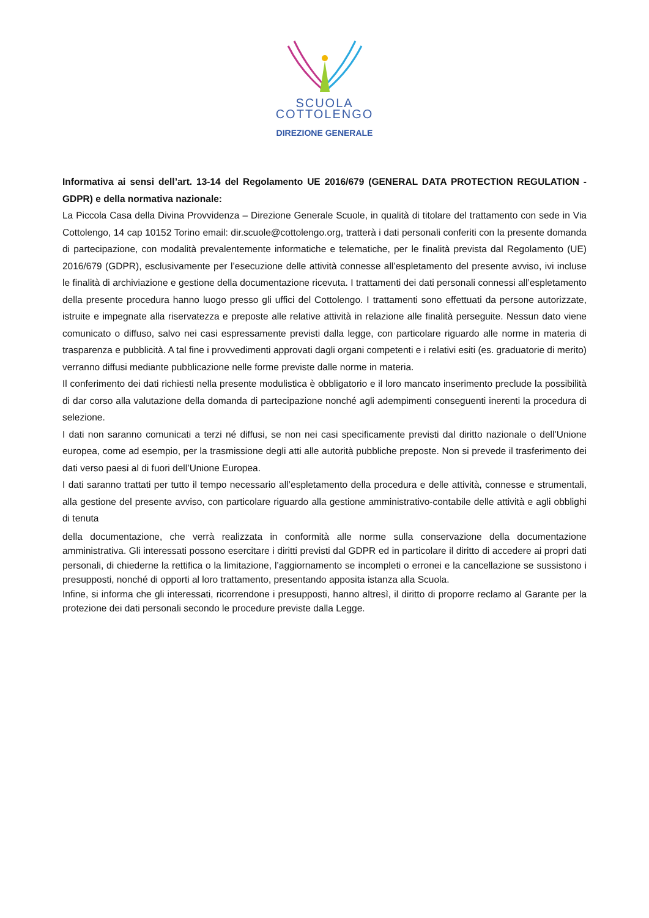SCUOLA
COTTOLENGO
DIREZIONE GENERALE
Informativa ai sensi dell’art. 13-14 del Regolamento UE 2016/679 (GENERAL DATA PROTECTION REGULATION - GDPR) e della normativa nazionale:
La Piccola Casa della Divina Provvidenza – Direzione Generale Scuole, in qualità di titolare del trattamento con sede in Via Cottolengo, 14 cap 10152 Torino email: dir.scuole@cottolengo.org, tratterà i dati personali conferiti con la presente domanda di partecipazione, con modalità prevalentemente informatiche e telematiche, per le finalità prevista dal Regolamento (UE) 2016/679 (GDPR), esclusivamente per l’esecuzione delle attività connesse all’espletamento del presente avviso, ivi incluse le finalità di archiviazione e gestione della documentazione ricevuta. I trattamenti dei dati personali connessi all’espletamento della presente procedura hanno luogo presso gli uffici del Cottolengo. I trattamenti sono effettuati da persone autorizzate, istruite e impegnate alla riservatezza e preposte alle relative attività in relazione alle finalità perseguite. Nessun dato viene comunicato o diffuso, salvo nei casi espressamente previsti dalla legge, con particolare riguardo alle norme in materia di trasparenza e pubblicità. A tal fine i provvedimenti approvati dagli organi competenti e i relativi esiti (es. graduatorie di merito) verranno diffusi mediante pubblicazione nelle forme previste dalle norme in materia.
Il conferimento dei dati richiesti nella presente modulistica è obbligatorio e il loro mancato inserimento preclude la possibilità di dar corso alla valutazione della domanda di partecipazione nonché agli adempimenti conseguenti inerenti la procedura di selezione.
I dati non saranno comunicati a terzi né diffusi, se non nei casi specificamente previsti dal diritto nazionale o dell’Unione europea, come ad esempio, per la trasmissione degli atti alle autorità pubbliche preposte. Non si prevede il trasferimento dei dati verso paesi al di fuori dell’Unione Europea.
I dati saranno trattati per tutto il tempo necessario all’espletamento della procedura e delle attività, connesse e strumentali, alla gestione del presente avviso, con particolare riguardo alla gestione amministrativo-contabile delle attività e agli obblighi di tenuta
della documentazione, che verrà realizzata in conformità alle norme sulla conservazione della documentazione amministrativa. Gli interessati possono esercitare i diritti previsti dal GDPR ed in particolare il diritto di accedere ai propri dati personali, di chiederne la rettifica o la limitazione, l’aggiornamento se incompleti o erronei e la cancellazione se sussistono i presupposti, nonché di opporti al loro trattamento, presentando apposita istanza alla Scuola.
Infine, si informa che gli interessati, ricorrendone i presupposti, hanno altresì, il diritto di proporre reclamo al Garante per la protezione dei dati personali secondo le procedure previste dalla Legge.